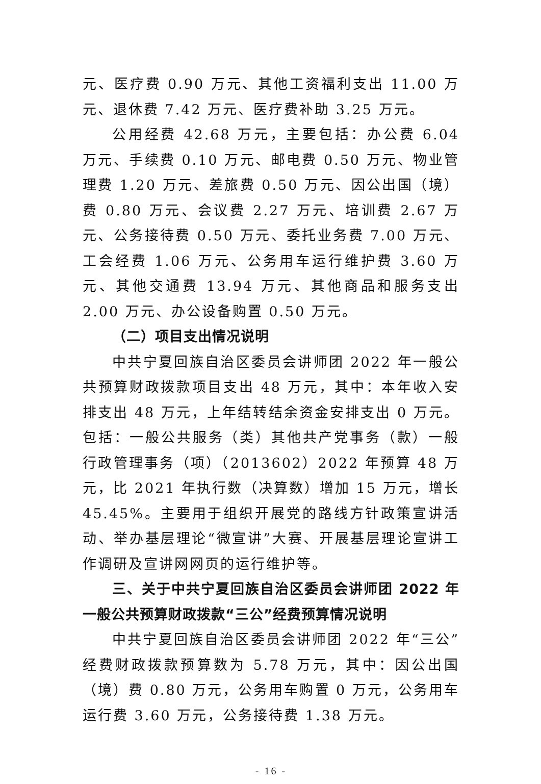元、医疗费 0.90 万元、其他工资福利支出 11.00 万元、退休费 7.42 万元、医疗费补助 3.25 万元。
公用经费 42.68 万元，主要包括：办公费 6.04 万元、手续费 0.10 万元、邮电费 0.50 万元、物业管理费 1.20 万元、差旅费 0.50 万元、因公出国（境）费 0.80 万元、会议费 2.27 万元、培训费 2.67 万元、公务接待费 0.50 万元、委托业务费 7.00 万元、工会经费 1.06 万元、公务用车运行维护费 3.60 万元、其他交通费 13.94 万元、其他商品和服务支出 2.00 万元、办公设备购置 0.50 万元。
（二）项目支出情况说明
中共宁夏回族自治区委员会讲师团 2022 年一般公共预算财政拨款项目支出 48 万元，其中：本年收入安排支出 48 万元，上年结转结余资金安排支出 0 万元。包括：一般公共服务（类）其他共产党事务（款）一般行政管理事务（项）（2013602）2022 年预算 48 万元，比 2021 年执行数（决算数）增加 15 万元，增长 45.45%。主要用于组织开展党的路线方针政策宣讲活动、举办基层理论“微宣讲”大赛、开展基层理论宣讲工作调研及宣讲网网页的运行维护等。
三、关于中共宁夏回族自治区委员会讲师团 2022 年一般公共预算财政拨款“三公”经费预算情况说明
中共宁夏回族自治区委员会讲师团 2022 年“三公”经费财政拨款预算数为 5.78 万元，其中：因公出国（境）费 0.80 万元，公务用车购置 0 万元，公务用车运行费 3.60 万元，公务接待费 1.38 万元。
- 16 -